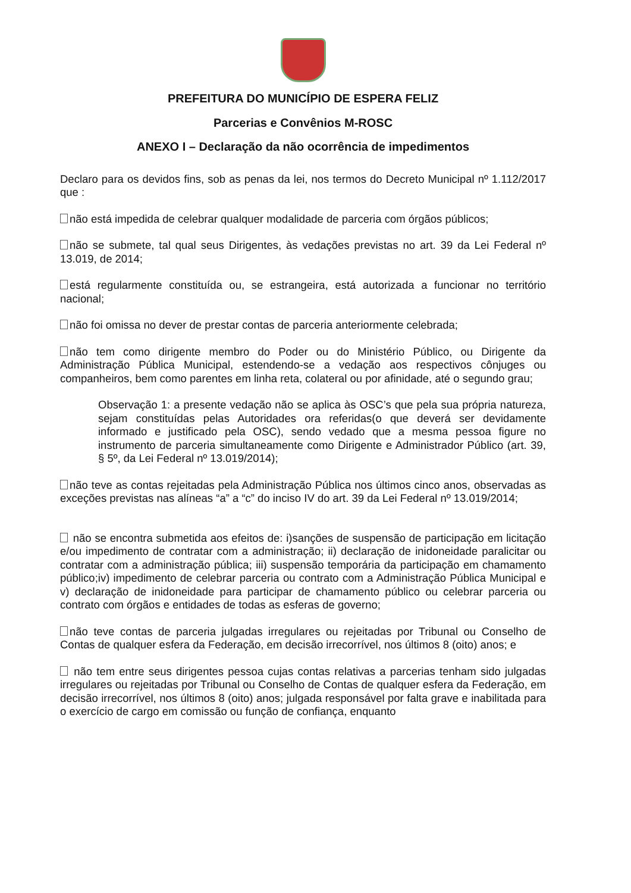PREFEITURA DO MUNICÍPIO DE ESPERA FELIZ
Parcerias e Convênios M-ROSC
ANEXO I – Declaração da não ocorrência de impedimentos
Declaro para os devidos fins, sob as penas da lei, nos termos do Decreto Municipal nº 1.112/2017 que :
não está impedida de celebrar qualquer modalidade de parceria com órgãos públicos;
não se submete, tal qual seus Dirigentes, às vedações previstas no art. 39 da Lei Federal nº 13.019, de 2014;
está regularmente constituída ou, se estrangeira, está autorizada a funcionar no território nacional;
não foi omissa no dever de prestar contas de parceria anteriormente celebrada;
não tem como dirigente membro do Poder ou do Ministério Público, ou Dirigente da Administração Pública Municipal, estendendo-se a vedação aos respectivos cônjuges ou companheiros, bem como parentes em linha reta, colateral ou por afinidade, até o segundo grau;
Observação 1: a presente vedação não se aplica às OSC’s que pela sua própria natureza, sejam constituídas pelas Autoridades ora referidas(o que deverá ser devidamente informado e justificado pela OSC), sendo vedado que a mesma pessoa figure no instrumento de parceria simultaneamente como Dirigente e Administrador Público (art. 39, § 5º, da Lei Federal nº 13.019/2014);
não teve as contas rejeitadas pela Administração Pública nos últimos cinco anos, observadas as exceções previstas nas alíneas “a” a “c” do inciso IV do art. 39 da Lei Federal nº 13.019/2014;
não se encontra submetida aos efeitos de: i)sanções de suspensão de participação em licitação e/ou impedimento de contratar com a administração; ii) declaração de inidoneidade paralicitar ou contratar com a administração pública; iii) suspensão temporária da participação em chamamento público;iv) impedimento de celebrar parceria ou contrato com a Administração Pública Municipal e v) declaração de inidoneidade para participar de chamamento público ou celebrar parceria ou contrato com órgãos e entidades de todas as esferas de governo;
não teve contas de parceria julgadas irregulares ou rejeitadas por Tribunal ou Conselho de Contas de qualquer esfera da Federação, em decisão irrecorrível, nos últimos 8 (oito) anos; e
não tem entre seus dirigentes pessoa cujas contas relativas a parcerias tenham sido julgadas irregulares ou rejeitadas por Tribunal ou Conselho de Contas de qualquer esfera da Federação, em decisão irrecorrível, nos últimos 8 (oito) anos; julgada responsável por falta grave e inabilitada para o exercício de cargo em comissão ou função de confiança, enquanto